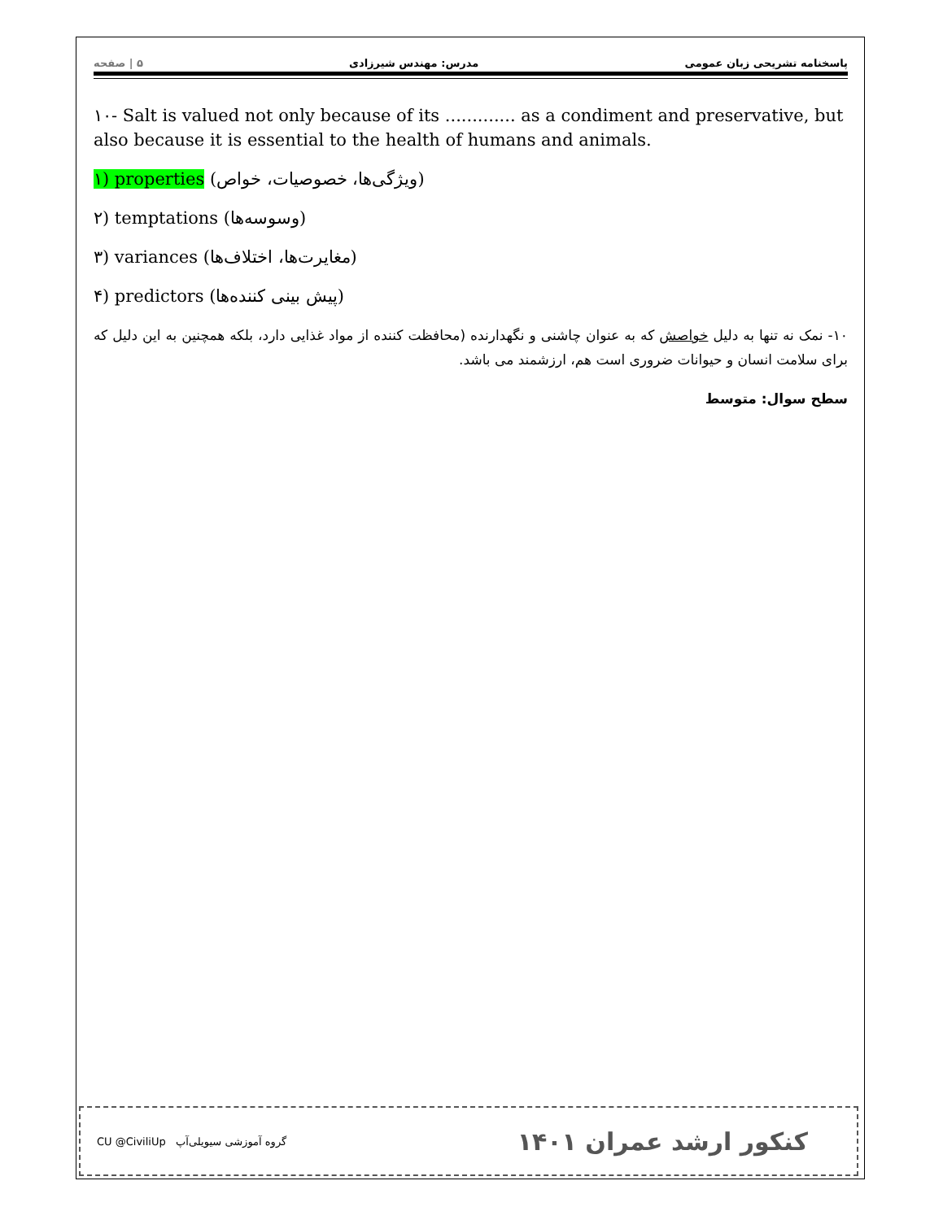پاسخنامه تشریحی زبان عمومی مدرس: مهندس شیرزادی ۵ | صفحه
۱۰- Salt is valued not only because of its ............. as a condiment and preservative, but also because it is essential to the health of humans and animals.
۱) properties (ویژگی‌ها، خصوصیات، خواص)
۲) temptations (وسوسه‌ها)
۳) variances (مغایرت‌ها، اختلاف‌ها)
۴) predictors (پیش بینی کننده‌ها)
۱۰- نمک نه تنها به دلیل خواصش که به عنوان چاشنی و نگهدارنده (محافظت کننده از مواد غذایی دارد، بلکه همچنین به این دلیل که برای سلامت انسان و حیوانات ضروری است هم، ارزشمند می باشد.
سطح سوال: متوسط
CU @CiviliUp گروه آموزشی سیویلی‌آپ کنکور ارشد عمران ۱۴۰۱